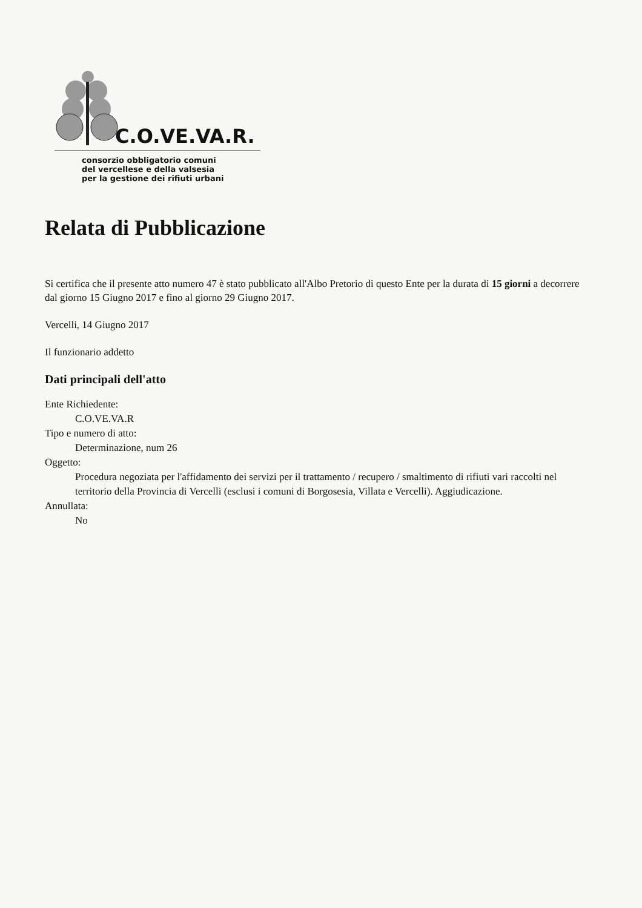C.O.VE.VA.R.
consorzio obbligatorio comuni
del vercellese e della valsesia
per la gestione dei rifiuti urbani
Relata di Pubblicazione
Si certifica che il presente atto numero 47 è stato pubblicato all'Albo Pretorio di questo Ente per la durata di 15 giorni a decorrere dal giorno 15 Giugno 2017 e fino al giorno 29 Giugno 2017.
Vercelli, 14 Giugno 2017
Il funzionario addetto
Dati principali dell'atto
Ente Richiedente:
C.O.VE.VA.R
Tipo e numero di atto:
Determinazione, num 26
Oggetto:
Procedura negoziata per l'affidamento dei servizi per il trattamento / recupero / smaltimento di rifiuti vari raccolti nel territorio della Provincia di Vercelli (esclusi i comuni di Borgosesia, Villata e Vercelli). Aggiudicazione.
Annullata:
No